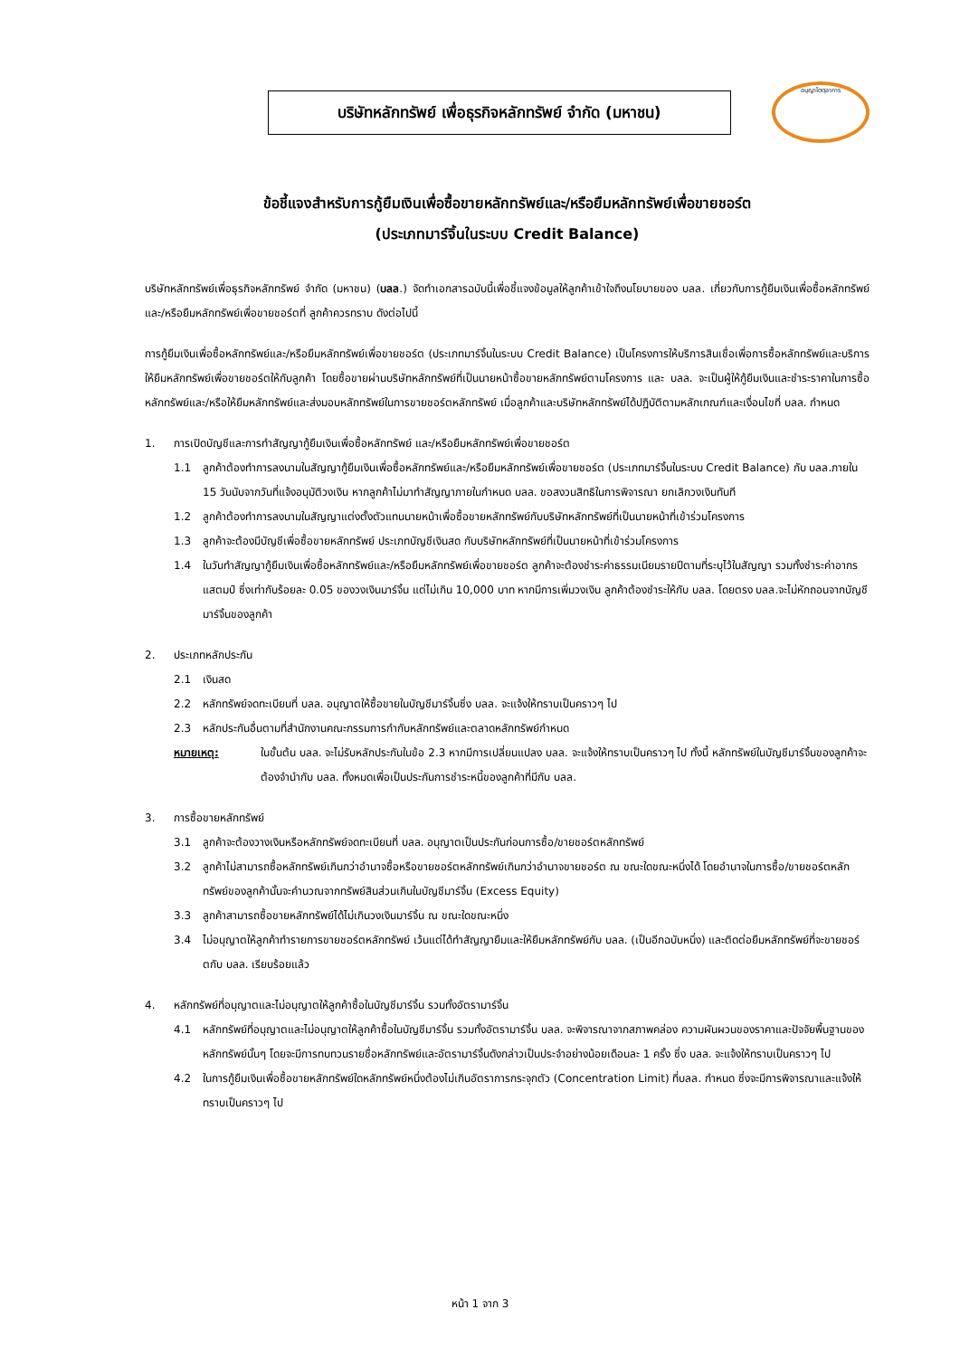บริษัทหลักทรัพย์ เพื่อธุรกิจหลักทรัพย์ จำกัด (มหาชน)
อนุญาโตตุลาการ
ข้อชี้แจงสำหรับการกู้ยืมเงินเพื่อซื้อขายหลักทรัพย์และ/หรือยืมหลักทรัพย์เพื่อขายชอร์ต
(ประเภทมาร์จิ้นในระบบ Credit Balance)
บริษัทหลักทรัพย์เพื่อธุรกิจหลักทรัพย์ จำกัด (มหาชน) (บลล.) จัดทำเอกสารฉบับนี้เพื่อชี้แจงข้อมูลให้ลูกค้าเข้าใจถึงนโยบายของ บลล. เกี่ยวกับการกู้ยืมเงินเพื่อซื้อหลักทรัพย์และ/หรือยืมหลักทรัพย์เพื่อขายชอร์ตที่ ลูกค้าควรทราบ ดังต่อไปนี้
การกู้ยืมเงินเพื่อซื้อหลักทรัพย์และ/หรือยืมหลักทรัพย์เพื่อขายชอร์ต (ประเภทมาร์จิ้นในระบบ Credit Balance) เป็นโครงการให้บริการสินเชื่อเพื่อการซื้อหลักทรัพย์และบริการให้ยืมหลักทรัพย์เพื่อขายชอร์ตให้กับลูกค้า โดยซื้อขายผ่านบริษัทหลักทรัพย์ที่เป็นนายหน้าซื้อขายหลักทรัพย์ตามโครงการ และ บลล. จะเป็นผู้ให้กู้ยืมเงินและชำระราคาในการซื้อหลักทรัพย์และ/หรือให้ยืมหลักทรัพย์และส่งมอบหลักทรัพย์ในการขายชอร์ตหลักทรัพย์ เมื่อลูกค้าและบริษัทหลักทรัพย์ได้ปฏิบัติตามหลักเกณฑ์และเงื่อนไขที่ บลล. กำหนด
1. การเปิดบัญชีและการทำสัญญากู้ยืมเงินเพื่อซื้อหลักทรัพย์ และ/หรือยืมหลักทรัพย์เพื่อขายชอร์ต
1.1 ลูกค้าต้องทำการลงนามในสัญญากู้ยืมเงินเพื่อซื้อหลักทรัพย์และ/หรือยืมหลักทรัพย์เพื่อขายชอร์ต (ประเภทมาร์จิ้นในระบบ Credit Balance) กับ บลล.ภายใน 15 วันนับจากวันที่แจ้งอนุมัติวงเงิน หากลูกค้าไม่มาทำสัญญาภายในกำหนด บลล. ขอสงวนสิทธิในการพิจารณา ยกเลิกวงเงินทันที
1.2 ลูกค้าต้องทำการลงนามในสัญญาแต่งตั้งตัวแทนนายหน้าเพื่อซื้อขายหลักทรัพย์กับบริษัทหลักทรัพย์ที่เป็นนายหน้าที่เข้าร่วมโครงการ
1.3 ลูกค้าจะต้องมีบัญชีเพื่อซื้อขายหลักทรัพย์ ประเภทบัญชีเงินสด กับบริษัทหลักทรัพย์ที่เป็นนายหน้าที่เข้าร่วมโครงการ
1.4 ในวันทำสัญญากู้ยืมเงินเพื่อซื้อหลักทรัพย์และ/หรือยืมหลักทรัพย์เพื่อขายชอร์ต ลูกค้าจะต้องชำระค่าธรรมเนียมรายปีตามที่ระบุไว้ในสัญญา รวมทั้งชำระค่าอากรแสตมป์ ซึ่งเท่ากับร้อยละ 0.05 ของวงเงินมาร์จิ้น แต่ไม่เกิน 10,000 บาท หากมีการเพิ่มวงเงิน ลูกค้าต้องชำระให้กับ บลล. โดยตรง บลล.จะไม่หักถอนจากบัญชีมาร์จิ้นของลูกค้า
2. ประเภทหลักประกัน
2.1 เงินสด
2.2 หลักทรัพย์จดทะเบียนที่ บลล. อนุญาตให้ซื้อขายในบัญชีมาร์จิ้นซึ่ง บลล. จะแจ้งให้ทราบเป็นคราวๆ ไป
2.3 หลักประกันอื่นตามที่สำนักงานคณะกรรมการกำกับหลักทรัพย์และตลาดหลักทรัพย์กำหนด
หมายเหตุ: ในขั้นต้น บลล. จะไม่รับหลักประกันในข้อ 2.3 หากมีการเปลี่ยนแปลง บลล. จะแจ้งให้ทราบเป็นคราวๆ ไป ทั้งนี้ หลักทรัพย์ในบัญชีมาร์จิ้นของลูกค้าจะต้องจำนำกับ บลล. ทั้งหมดเพื่อเป็นประกันการชำระหนี้ของลูกค้าที่มีกับ บลล.
3. การซื้อขายหลักทรัพย์
3.1 ลูกค้าจะต้องวางเงินหรือหลักทรัพย์จดทะเบียนที่ บลล. อนุญาตเป็นประกันก่อนการซื้อ/ขายชอร์ตหลักทรัพย์
3.2 ลูกค้าไม่สามารถซื้อหลักทรัพย์เกินกว่าอำนาจซื้อหรือขายชอร์ตหลักทรัพย์เกินกว่าอำนาจขายชอร์ต ณ ขณะใดขณะหนึ่งได้ โดยอำนาจในการซื้อ/ขายชอร์ตหลักทรัพย์ของลูกค้านั้นจะคำนวณจากทรัพย์สินส่วนเกินในบัญชีมาร์จิ้น (Excess Equity)
3.3 ลูกค้าสามารถซื้อขายหลักทรัพย์ได้ไม่เกินวงเงินมาร์จิ้น ณ ขณะใดขณะหนึ่ง
3.4 ไม่อนุญาตให้ลูกค้าทำรายการขายชอร์ตหลักทรัพย์ เว้นแต่ได้ทำสัญญายืมและให้ยืมหลักทรัพย์กับ บลล. (เป็นอีกฉบับหนึ่ง) และติดต่อยืมหลักทรัพย์ที่จะขายชอร์ตกับ บลล. เรียบร้อยแล้ว
4. หลักทรัพย์ที่อนุญาตและไม่อนุญาตให้ลูกค้าซื้อในบัญชีมาร์จิ้น รวมทั้งอัตรามาร์จิ้น
4.1 หลักทรัพย์ที่อนุญาตและไม่อนุญาตให้ลูกค้าซื้อในบัญชีมาร์จิ้น รวมทั้งอัตรามาร์จิ้น บลล. จะพิจารณาจากสภาพคล่อง ความผันผวนของราคาและปัจจัยพื้นฐานของหลักทรัพย์นั้นๆ โดยจะมีการทบทวนรายชื่อหลักทรัพย์และอัตรามาร์จิ้นดังกล่าวเป็นประจำอย่างน้อยเดือนละ 1 ครั้ง ซึ่ง บลล. จะแจ้งให้ทราบเป็นคราวๆ ไป
4.2 ในการกู้ยืมเงินเพื่อซื้อขายหลักทรัพย์ใดหลักทรัพย์หนึ่งต้องไม่เกินอัตราการกระจุกตัว (Concentration Limit) ที่บลล. กำหนด ซึ่งจะมีการพิจารณาและแจ้งให้ทราบเป็นคราวๆ ไป
หน้า 1 จาก 3